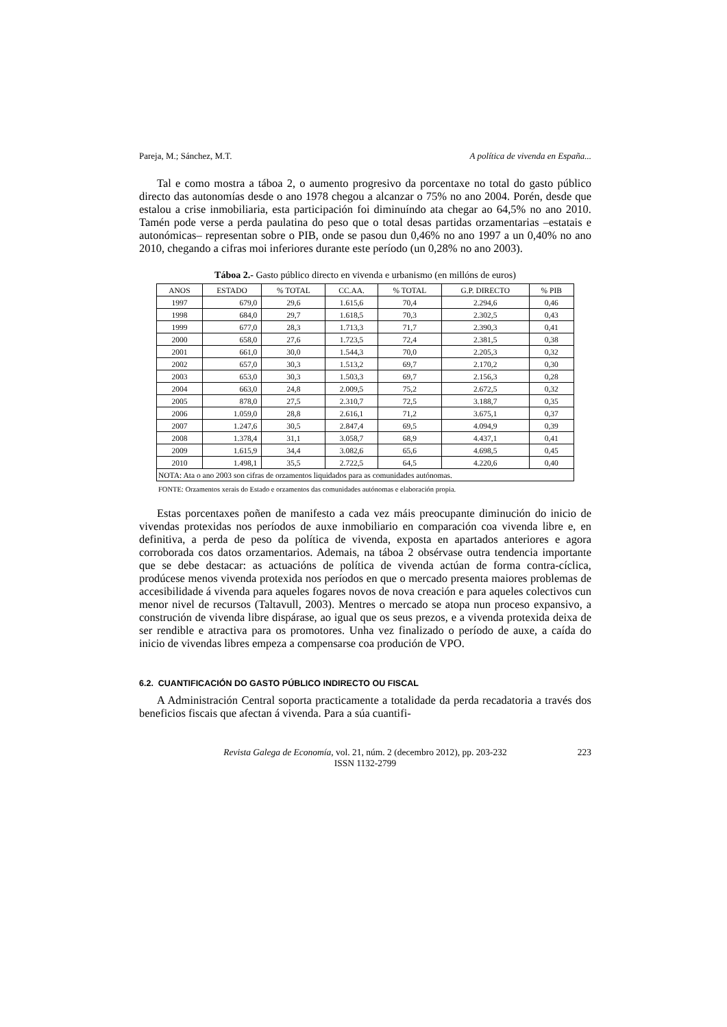Pareja, M.; Sánchez, M.T. A política de vivenda en España...
Tal e como mostra a táboa 2, o aumento progresivo da porcentaxe no total do gasto público directo das autonomías desde o ano 1978 chegou a alcanzar o 75% no ano 2004. Porén, desde que estalou a crise inmobiliaria, esta participación foi diminuíndo ata chegar ao 64,5% no ano 2010. Tamén pode verse a perda paulatina do peso que o total desas partidas orzamentarias –estatais e autonómicas– representan sobre o PIB, onde se pasou dun 0,46% no ano 1997 a un 0,40% no ano 2010, chegando a cifras moi inferiores durante este período (un 0,28% no ano 2003).
Táboa 2.- Gasto público directo en vivenda e urbanismo (en millóns de euros)
| ANOS | ESTADO | % TOTAL | CC.AA. | % TOTAL | G.P. DIRECTO | % PIB |
| --- | --- | --- | --- | --- | --- | --- |
| 1997 | 679,0 | 29,6 | 1.615,6 | 70,4 | 2.294,6 | 0,46 |
| 1998 | 684,0 | 29,7 | 1.618,5 | 70,3 | 2.302,5 | 0,43 |
| 1999 | 677,0 | 28,3 | 1.713,3 | 71,7 | 2.390,3 | 0,41 |
| 2000 | 658,0 | 27,6 | 1.723,5 | 72,4 | 2.381,5 | 0,38 |
| 2001 | 661,0 | 30,0 | 1.544,3 | 70,0 | 2.205,3 | 0,32 |
| 2002 | 657,0 | 30,3 | 1.513,2 | 69,7 | 2.170,2 | 0,30 |
| 2003 | 653,0 | 30,3 | 1.503,3 | 69,7 | 2.156,3 | 0,28 |
| 2004 | 663,0 | 24,8 | 2.009,5 | 75,2 | 2.672,5 | 0,32 |
| 2005 | 878,0 | 27,5 | 2.310,7 | 72,5 | 3.188,7 | 0,35 |
| 2006 | 1.059,0 | 28,8 | 2.616,1 | 71,2 | 3.675,1 | 0,37 |
| 2007 | 1.247,6 | 30,5 | 2.847,4 | 69,5 | 4.094,9 | 0,39 |
| 2008 | 1.378,4 | 31,1 | 3.058,7 | 68,9 | 4.437,1 | 0,41 |
| 2009 | 1.615,9 | 34,4 | 3.082,6 | 65,6 | 4.698,5 | 0,45 |
| 2010 | 1.498,1 | 35,5 | 2.722,5 | 64,5 | 4.220,6 | 0,40 |
| NOTA: Ata o ano 2003 son cifras de orzamentos liquidados para as comunidades autónomas. | | | | | | |
FONTE: Orzamentos xerais do Estado e orzamentos das comunidades autónomas e elaboración propia.
Estas porcentaxes poñen de manifesto a cada vez máis preocupante diminución do inicio de vivendas protexidas nos períodos de auxe inmobiliario en comparación coa vivenda libre e, en definitiva, a perda de peso da política de vivenda, exposta en apartados anteriores e agora corroborada cos datos orzamentarios. Ademais, na táboa 2 obsérvase outra tendencia importante que se debe destacar: as actuacións de política de vivenda actúan de forma contra-cíclica, prodúcese menos vivenda protexida nos períodos en que o mercado presenta maiores problemas de accesibilidade á vivenda para aqueles fogares novos de nova creación e para aqueles colectivos cun menor nivel de recursos (Taltavull, 2003). Mentres o mercado se atopa nun proceso expansivo, a construción de vivenda libre dispárase, ao igual que os seus prezos, e a vivenda protexida deixa de ser rendible e atractiva para os promotores. Unha vez finalizado o período de auxe, a caída do inicio de vivendas libres empeza a compensarse coa produción de VPO.
6.2. CUANTIFICACIÓN DO GASTO PÚBLICO INDIRECTO OU FISCAL
A Administración Central soporta practicamente a totalidade da perda recadatoria a través dos beneficios fiscais que afectan á vivenda. Para a súa cuantifi-
Revista Galega de Economía, vol. 21, núm. 2 (decembro 2012), pp. 203-232
ISSN 1132-2799
223